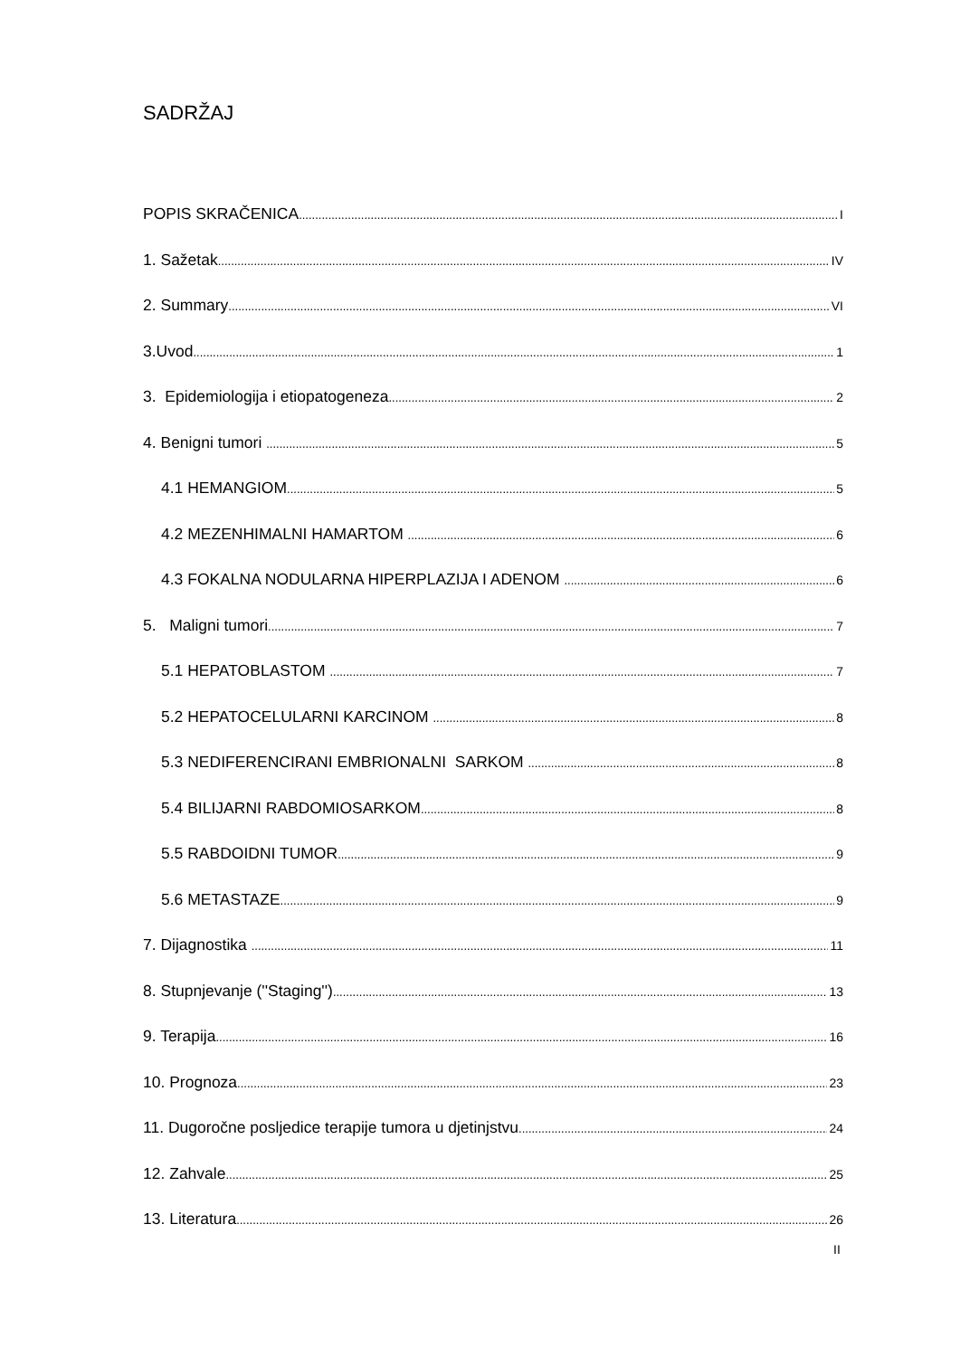SADRŽAJ
POPIS SKRAČENICA I
1. Sažetak IV
2. Summary VI
3.Uvod 1
3. Epidemiologija i etiopatogeneza 2
4. Benigni tumori 5
4.1 HEMANGIOM 5
4.2 MEZENHIMALNI HAMARTOM 6
4.3 FOKALNA NODULARNA HIPERPLAZIJA I ADENOM 6
5. Maligni tumori 7
5.1 HEPATOBLASTOM 7
5.2 HEPATOCELULARNI KARCINOM 8
5.3 NEDIFERENCIRANI EMBRIONALNI SARKOM 8
5.4 BILIJARNI RABDOMIOSARKOM 8
5.5 RABDOIDNI TUMOR 9
5.6 METASTAZE 9
7. Dijagnostika 11
8. Stupnjevanje (''Staging'') 13
9. Terapija 16
10. Prognoza 23
11. Dugoročne posljedice terapije tumora u djetinjstvu 24
12. Zahvale 25
13. Literatura 26
II